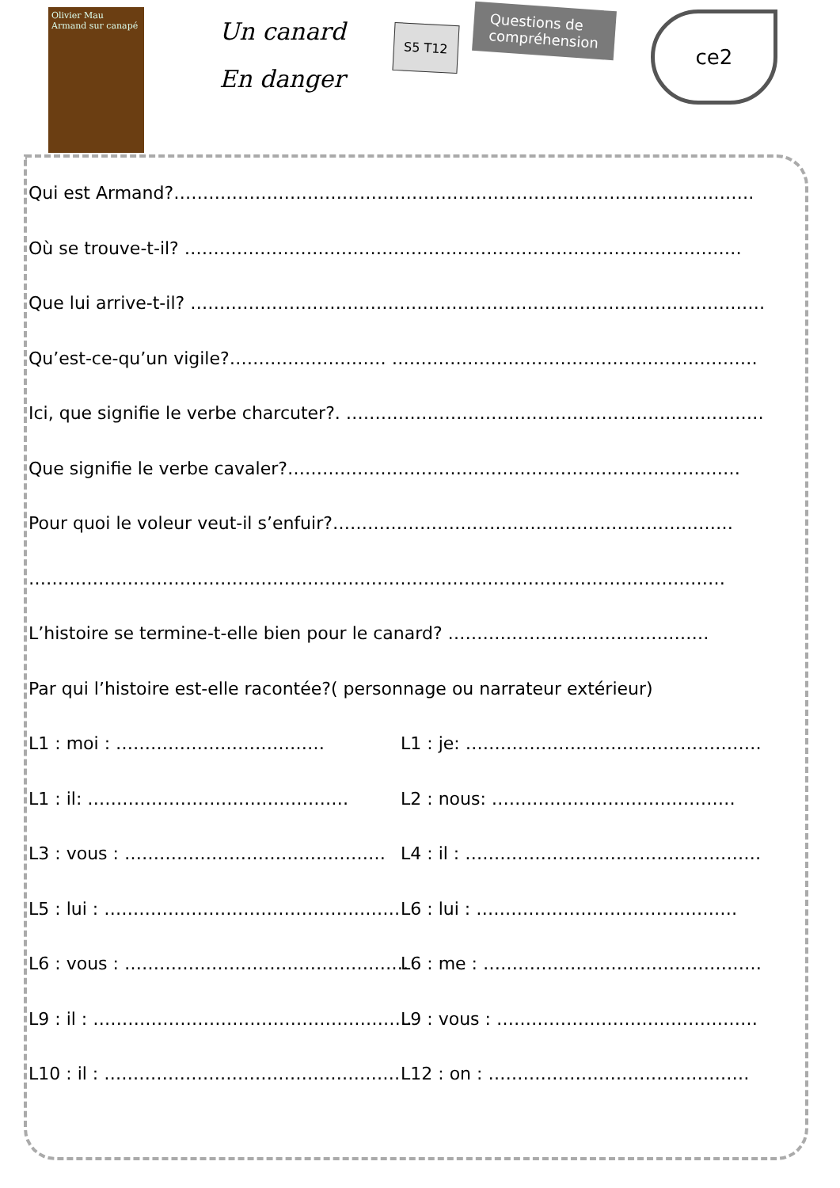Olivier Mau
Armand sur canapé
Un canard
En danger
S5 T12
Questions de
compréhension
ce2
Qui est Armand?……………………………………………………………………………………….
Où se trouve-t-il? ……………………………………………………………………………………
Que lui arrive-t-il? ………………………………………………………………………………………
Qu’est-ce-qu’un vigile?……………………… ………………………………………………………
Ici, que signifie le verbe charcuter?. ………………………………………………………………
Que signifie le verbe cavaler?……………………………………………………………………
Pour quoi le voleur veut-il s’enfuir?……………………………………………………………
…………………………………………………………………………………………………………
L’histoire se termine-t-elle bien pour le canard? ………………………………………
Par qui l’histoire est-elle racontée?( personnage ou narrateur extérieur)
L1 : moi : ……………………………… L1 : je: ……………………………………………
L1 : il: ……………………………………… L2 : nous: ……………………………………
L3 : vous : ……………………………………… L4 : il : ……………………………………………
L5 : lui : …………………………………………… L6 : lui : ………………………………………
L6 : vous : …………………………………………. L6 : me : …………………………………………
L9 : il : ………………………………………………. L9 : vous : ………………………………………
L10 : il : …………………………………………… L12 : on : ………………………………………